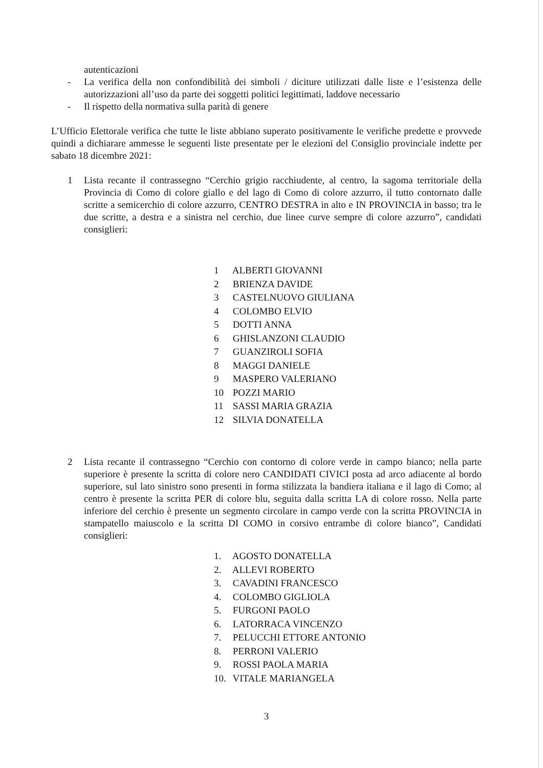autenticazioni
- La verifica della non confondibilità dei simboli / diciture utilizzati dalle liste e l’esistenza delle autorizzazioni all’uso da parte dei soggetti politici legittimati, laddove necessario
- Il rispetto della normativa sulla parità di genere
L’Ufficio Elettorale verifica che tutte le liste abbiano superato positivamente le verifiche predette e provvede quindi a dichiarare ammesse le seguenti liste presentate per le elezioni del Consiglio provinciale indette per sabato 18 dicembre 2021:
1 Lista recante il contrassegno “Cerchio grigio racchiudente, al centro, la sagoma territoriale della Provincia di Como di colore giallo e del lago di Como di colore azzurro, il tutto contornato dalle scritte a semicerchio di colore azzurro, CENTRO DESTRA in alto e IN PROVINCIA in basso; tra le due scritte, a destra e a sinistra nel cerchio, due linee curve sempre di colore azzurro”, candidati consiglieri:
1 ALBERTI GIOVANNI
2 BRIENZA DAVIDE
3 CASTELNUOVO GIULIANA
4 COLOMBO ELVIO
5 DOTTI ANNA
6 GHISLANZONI CLAUDIO
7 GUANZIROLI SOFIA
8 MAGGI DANIELE
9 MASPERO VALERIANO
10 POZZI MARIO
11 SASSI MARIA GRAZIA
12 SILVIA DONATELLA
2 Lista recante il contrassegno “Cerchio con contorno di colore verde in campo bianco; nella parte superiore è presente la scritta di colore nero CANDIDATI CIVICI posta ad arco adiacente al bordo superiore, sul lato sinistro sono presenti in forma stilizzata la bandiera italiana e il lago di Como; al centro è presente la scritta PER di colore blu, seguita dalla scritta LA di colore rosso. Nella parte inferiore del cerchio è presente un segmento circolare in campo verde con la scritta PROVINCIA in stampatello maiuscolo e la scritta DI COMO in corsivo entrambe di colore bianco”, Candidati consiglieri:
1. AGOSTO DONATELLA
2. ALLEVI ROBERTO
3. CAVADINI FRANCESCO
4. COLOMBO GIGLIOLA
5. FURGONI PAOLO
6. LATORRACA VINCENZO
7. PELUCCHI ETTORE ANTONIO
8. PERRONI VALERIO
9. ROSSI PAOLA MARIA
10. VITALE MARIANGELA
3